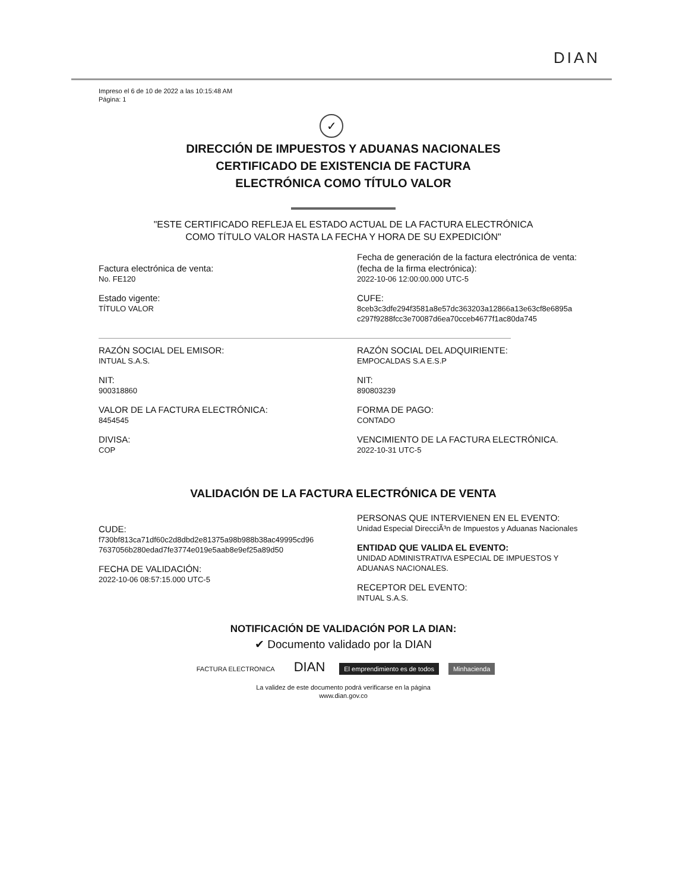DIAN
Impreso el 6 de 10 de 2022 a las 10:15:48 AM
Página: 1
✓
DIRECCIÓN DE IMPUESTOS Y ADUANAS NACIONALES
CERTIFICADO DE EXISTENCIA DE FACTURA
ELECTRÓNICA COMO TÍTULO VALOR
"ESTE CERTIFICADO REFLEJA EL ESTADO ACTUAL DE LA FACTURA ELECTRÓNICA
COMO TÍTULO VALOR HASTA LA FECHA Y HORA DE SU EXPEDICIÓN"
Factura electrónica de venta:
No. FE120
Estado vigente:
TÍTULO VALOR
Fecha de generación de la factura electrónica de venta:
(fecha de la firma electrónica):
2022-10-06 12:00:00.000 UTC-5
CUFE:
8ceb3c3dfe294f3581a8e57dc363203a12866a13e63cf8e6895a
c297f9288fcc3e70087d6ea70cceb4677f1ac80da745
RAZÓN SOCIAL DEL EMISOR:
INTUAL S.A.S.
NIT:
900318860
VALOR DE LA FACTURA ELECTRÓNICA:
8454545
DIVISA:
COP
RAZÓN SOCIAL DEL ADQUIRIENTE:
EMPOCALDAS S.A E.S.P
NIT:
890803239
FORMA DE PAGO:
CONTADO
VENCIMIENTO DE LA FACTURA ELECTRÓNICA.
2022-10-31 UTC-5
VALIDACIÓN DE LA FACTURA ELECTRÓNICA DE VENTA
CUDE:
f730bf813ca71df60c2d8dbd2e81375a98b988b38ac49995cd96
7637056b280edad7fe3774e019e5aab8e9ef25a89d50
FECHA DE VALIDACIÓN:
2022-10-06 08:57:15.000 UTC-5
PERSONAS QUE INTERVIENEN EN EL EVENTO:
Unidad Especial DirecciÃ³n de Impuestos y Aduanas Nacionales
ENTIDAD QUE VALIDA EL EVENTO:
UNIDAD ADMINISTRATIVA ESPECIAL DE IMPUESTOS Y
ADUANAS NACIONALES.
RECEPTOR DEL EVENTO:
INTUAL S.A.S.
NOTIFICACIÓN DE VALIDACIÓN POR LA DIAN:
✔ Documento validado por la DIAN
FACTURA ELECTRONICA DIAN El emprendimiento es de todos Minhacienda
La validez de este documento podrá verificarse en la página
www.dian.gov.co